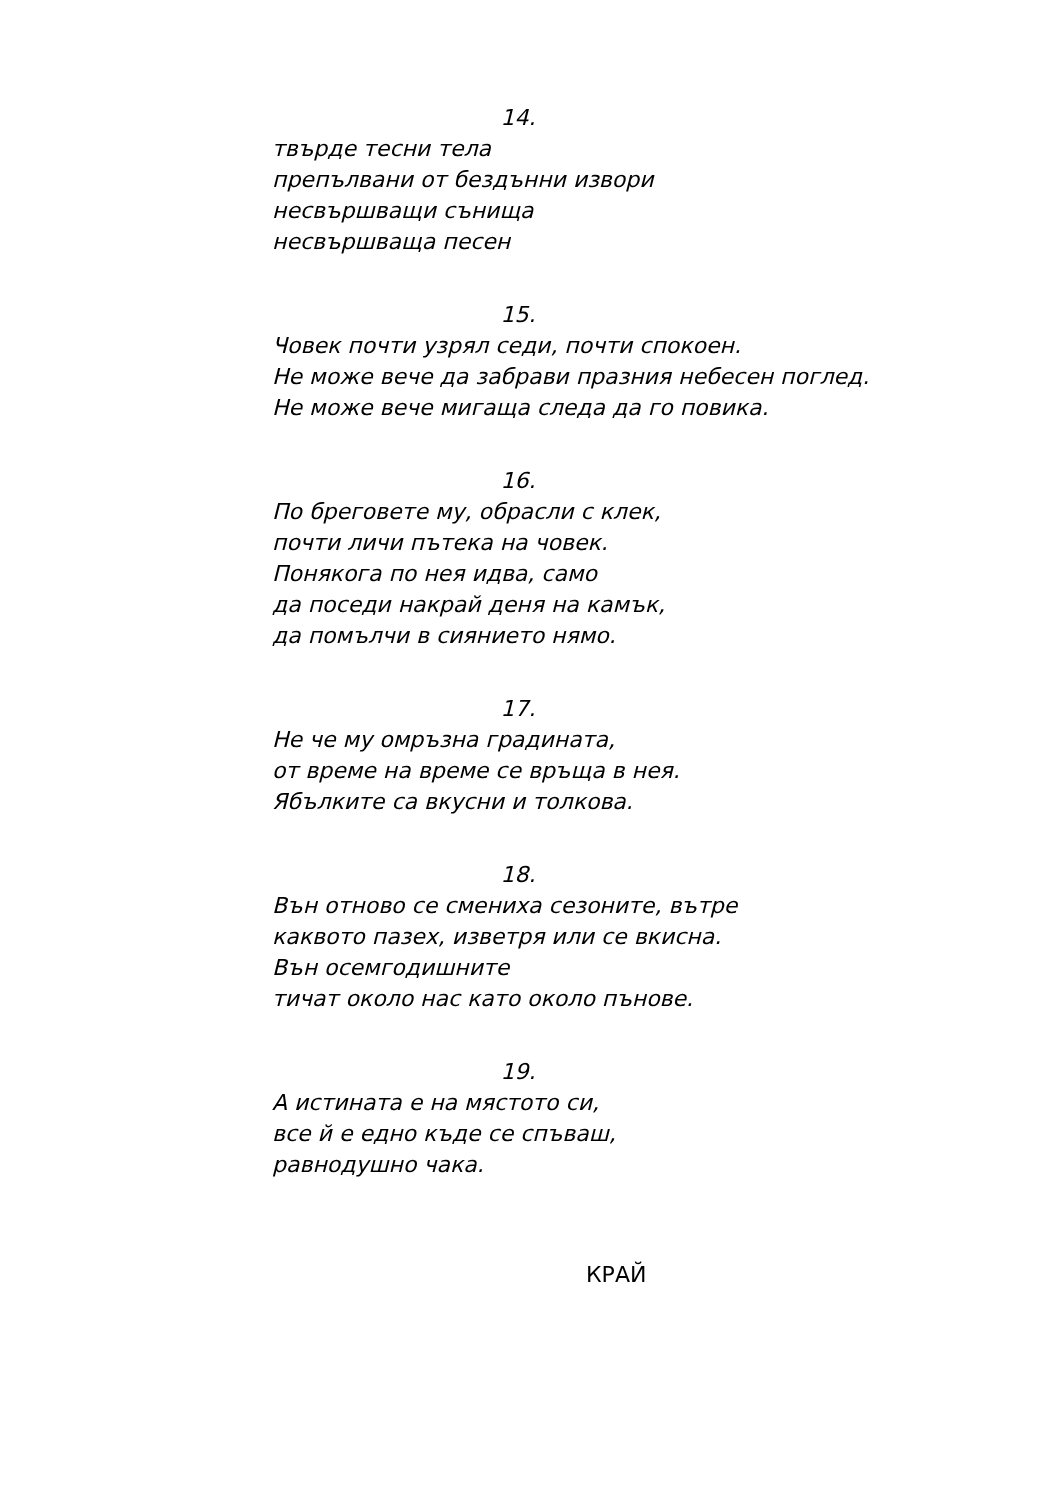14.
твърде тесни тела
препълвани от бездънни извори
несвършващи сънища
несвършваща песен
15.
Човек почти узрял седи, почти спокоен.
Не може вече да забрави празния небесен поглед.
Не може вече мигаща следа да го повика.
16.
По бреговете му, обрасли с клек,
почти личи пътека на човек.
Понякога по нея идва, само
да поседи накрай деня на камък,
да помълчи в сиянието нямо.
17.
Не че му омръзна градината,
от време на време се връща в нея.
Ябълките са вкусни и толкова.
18.
Вън отново се смениха сезоните, вътре
каквото пазех, изветря или се вкисна.
Вън осемгодишните
тичат около нас като около пънове.
19.
А истината е на мястото си,
все й е едно къде се спъваш,
равнодушно чака.
КРАЙ